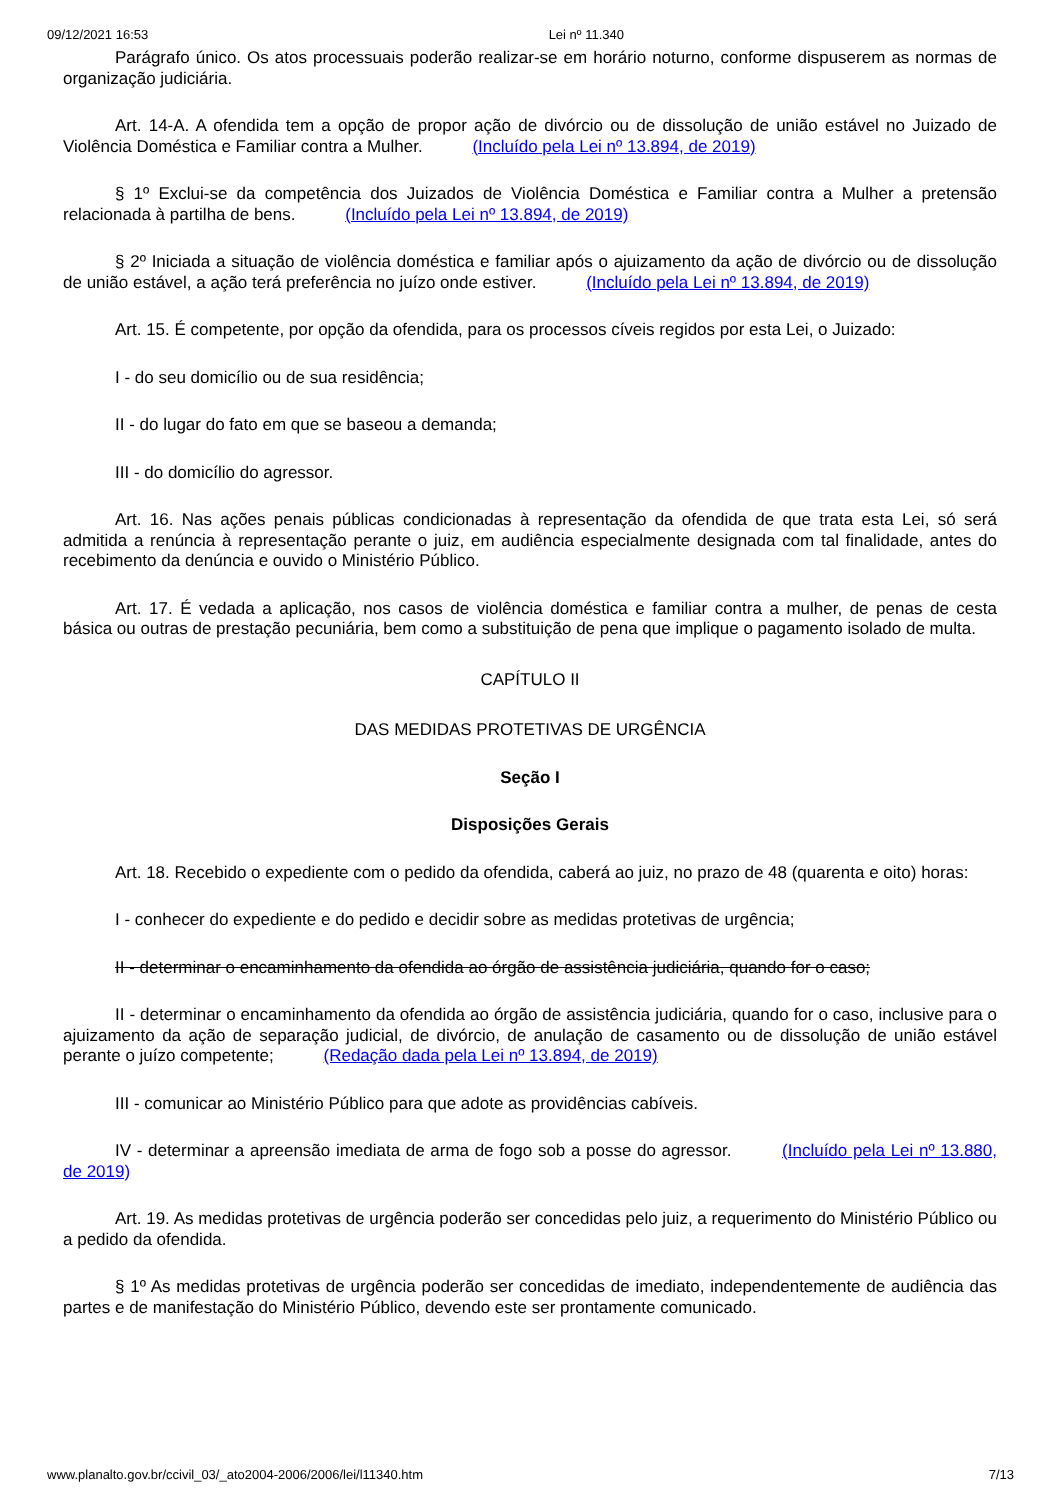09/12/2021 16:53 Lei nº 11.340
Parágrafo único. Os atos processuais poderão realizar-se em horário noturno, conforme dispuserem as normas de organização judiciária.
Art. 14-A. A ofendida tem a opção de propor ação de divórcio ou de dissolução de união estável no Juizado de Violência Doméstica e Familiar contra a Mulher. (Incluído pela Lei nº 13.894, de 2019)
§ 1º Exclui-se da competência dos Juizados de Violência Doméstica e Familiar contra a Mulher a pretensão relacionada à partilha de bens. (Incluído pela Lei nº 13.894, de 2019)
§ 2º Iniciada a situação de violência doméstica e familiar após o ajuizamento da ação de divórcio ou de dissolução de união estável, a ação terá preferência no juízo onde estiver. (Incluído pela Lei nº 13.894, de 2019)
Art. 15. É competente, por opção da ofendida, para os processos cíveis regidos por esta Lei, o Juizado:
I - do seu domicílio ou de sua residência;
II - do lugar do fato em que se baseou a demanda;
III - do domicílio do agressor.
Art. 16. Nas ações penais públicas condicionadas à representação da ofendida de que trata esta Lei, só será admitida a renúncia à representação perante o juiz, em audiência especialmente designada com tal finalidade, antes do recebimento da denúncia e ouvido o Ministério Público.
Art. 17. É vedada a aplicação, nos casos de violência doméstica e familiar contra a mulher, de penas de cesta básica ou outras de prestação pecuniária, bem como a substituição de pena que implique o pagamento isolado de multa.
CAPÍTULO II
DAS MEDIDAS PROTETIVAS DE URGÊNCIA
Seção I
Disposições Gerais
Art. 18. Recebido o expediente com o pedido da ofendida, caberá ao juiz, no prazo de 48 (quarenta e oito) horas:
I - conhecer do expediente e do pedido e decidir sobre as medidas protetivas de urgência;
II - determinar o encaminhamento da ofendida ao órgão de assistência judiciária, quando for o caso;
II - determinar o encaminhamento da ofendida ao órgão de assistência judiciária, quando for o caso, inclusive para o ajuizamento da ação de separação judicial, de divórcio, de anulação de casamento ou de dissolução de união estável perante o juízo competente; (Redação dada pela Lei nº 13.894, de 2019)
III - comunicar ao Ministério Público para que adote as providências cabíveis.
IV - determinar a apreensão imediata de arma de fogo sob a posse do agressor. (Incluído pela Lei nº 13.880, de 2019)
Art. 19. As medidas protetivas de urgência poderão ser concedidas pelo juiz, a requerimento do Ministério Público ou a pedido da ofendida.
§ 1º As medidas protetivas de urgência poderão ser concedidas de imediato, independentemente de audiência das partes e de manifestação do Ministério Público, devendo este ser prontamente comunicado.
www.planalto.gov.br/ccivil_03/_ato2004-2006/2006/lei/l11340.htm 7/13